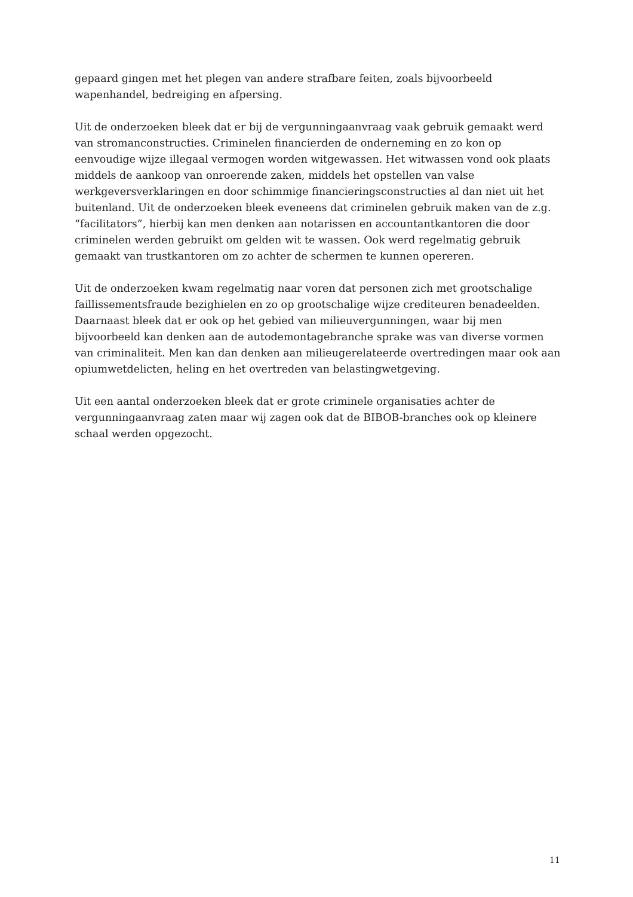gepaard gingen met het plegen van andere strafbare feiten, zoals bijvoorbeeld
wapenhandel, bedreiging en afpersing.
Uit de onderzoeken bleek dat er bij de vergunningaanvraag vaak gebruik gemaakt werd van stromanconstructies. Criminelen financierden de onderneming en zo kon op eenvoudige wijze illegaal vermogen worden witgewassen. Het witwassen vond ook plaats middels de aankoop van onroerende zaken, middels het opstellen van valse werkgeversverklaringen en door schimmige financieringsconstructies al dan niet uit het buitenland. Uit de onderzoeken bleek eveneens dat criminelen gebruik maken van de z.g. “facilitators”, hierbij kan men denken aan notarissen en accountantkantoren die door criminelen werden gebruikt om gelden wit te wassen. Ook werd regelmatig gebruik gemaakt van trustkantoren om zo achter de schermen te kunnen opereren.
Uit de onderzoeken kwam regelmatig naar voren dat personen zich met grootschalige faillissementsfraude bezighielen en zo op grootschalige wijze crediteuren benadeelden. Daarnaast bleek dat er ook op het gebied van milieuvergunningen, waar bij men bijvoorbeeld kan denken aan de autodemontagebranche sprake was van diverse vormen van criminaliteit. Men kan dan denken aan milieugerelateerde overtredingen maar ook aan opiumwetdelicten, heling en het overtreden van belastingwetgeving.
Uit een aantal onderzoeken bleek dat er grote criminele organisaties achter de vergunningaanvraag zaten maar wij zagen ook dat de BIBOB-branches ook op kleinere schaal werden opgezocht.
11